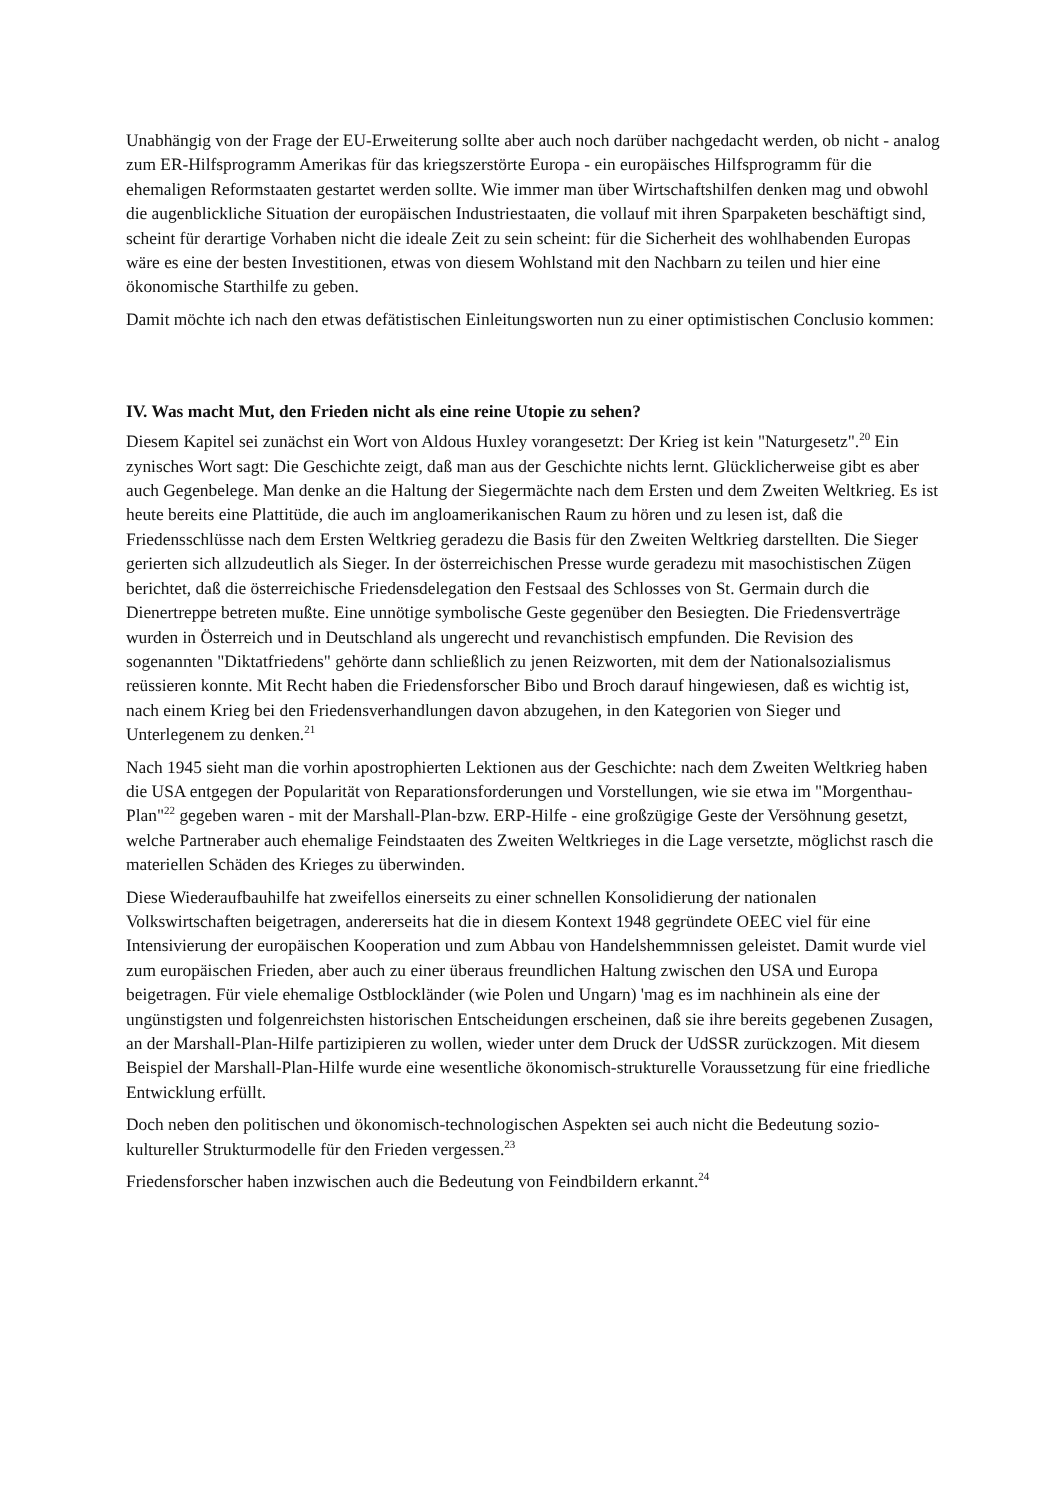Unabhängig von der Frage der EU-Erweiterung sollte aber auch noch darüber nachgedacht werden, ob nicht - analog zum ER-Hilfsprogramm Amerikas für das kriegszerstörte Europa - ein europäisches Hilfsprogramm für die ehemaligen Reformstaaten gestartet werden sollte. Wie immer man über Wirtschaftshilfen denken mag und obwohl die augenblickliche Situation der europäischen Industriestaaten, die vollauf mit ihren Sparpaketen beschäftigt sind, scheint für derartige Vorhaben nicht die ideale Zeit zu sein scheint: für die Sicherheit des wohlhabenden Europas wäre es eine der besten Investitionen, etwas von diesem Wohlstand mit den Nachbarn zu teilen und hier eine ökonomische Starthilfe zu geben.
Damit möchte ich nach den etwas defätistischen Einleitungsworten nun zu einer optimistischen Conclusio kommen:
IV. Was macht Mut, den Frieden nicht als eine reine Utopie zu sehen?
Diesem Kapitel sei zunächst ein Wort von Aldous Huxley vorangesetzt: Der Krieg ist kein "Naturgesetz".<sup>20</sup> Ein zynisches Wort sagt: Die Geschichte zeigt, daß man aus der Geschichte nichts lernt. Glücklicherweise gibt es aber auch Gegenbelege. Man denke an die Haltung der Siegermächte nach dem Ersten und dem Zweiten Weltkrieg. Es ist heute bereits eine Plattitüde, die auch im angloamerikanischen Raum zu hören und zu lesen ist, daß die Friedensschlüsse nach dem Ersten Weltkrieg geradezu die Basis für den Zweiten Weltkrieg darstellten. Die Sieger gerierten sich allzudeutlich als Sieger. In der österreichischen Presse wurde geradezu mit masochistischen Zügen berichtet, daß die österreichische Friedensdelegation den Festsaal des Schlosses von St. Germain durch die Dienertreppe betreten mußte. Eine unnötige symbolische Geste gegenüber den Besiegten. Die Friedensverträge wurden in Österreich und in Deutschland als ungerecht und revanchistisch empfunden. Die Revision des sogenannten "Diktatfriedens" gehörte dann schließlich zu jenen Reizworten, mit dem der Nationalsozialismus reüssieren konnte. Mit Recht haben die Friedensforscher Bibo und Broch darauf hingewiesen, daß es wichtig ist, nach einem Krieg bei den Friedensverhandlungen davon abzugehen, in den Kategorien von Sieger und Unterlegenem zu denken.<sup>21</sup>
Nach 1945 sieht man die vorhin apostrophierten Lektionen aus der Geschichte: nach dem Zweiten Weltkrieg haben die USA entgegen der Popularität von Reparationsforderungen und Vorstellungen, wie sie etwa im "Morgenthau-Plan"<sup>22</sup> gegeben waren - mit der Marshall-Plan-bzw. ERP-Hilfe - eine großzügige Geste der Versöhnung gesetzt, welche Partneraber auch ehemalige Feindstaaten des Zweiten Weltkrieges in die Lage versetzte, möglichst rasch die materiellen Schäden des Krieges zu überwinden.
Diese Wiederaufbauhilfe hat zweifellos einerseits zu einer schnellen Konsolidierung der nationalen Volkswirtschaften beigetragen, andererseits hat die in diesem Kontext 1948 gegründete OEEC viel für eine Intensivierung der europäischen Kooperation und zum Abbau von Handelshemmnissen geleistet. Damit wurde viel zum europäischen Frieden, aber auch zu einer überaus freundlichen Haltung zwischen den USA und Europa beigetragen. Für viele ehemalige Ostblockländer (wie Polen und Ungarn) 'mag es im nachhinein als eine der ungünstigsten und folgenreichsten historischen Entscheidungen erscheinen, daß sie ihre bereits gegebenen Zusagen, an der Marshall-Plan-Hilfe partizipieren zu wollen, wieder unter dem Druck der UdSSR zurückzogen. Mit diesem Beispiel der Marshall-Plan-Hilfe wurde eine wesentliche ökonomisch-strukturelle Voraussetzung für eine friedliche Entwicklung erfüllt.
Doch neben den politischen und ökonomisch-technologischen Aspekten sei auch nicht die Bedeutung sozio-kultureller Strukturmodelle für den Frieden vergessen.<sup>23</sup>
Friedensforscher haben inzwischen auch die Bedeutung von Feindbildern erkannt.<sup>24</sup>